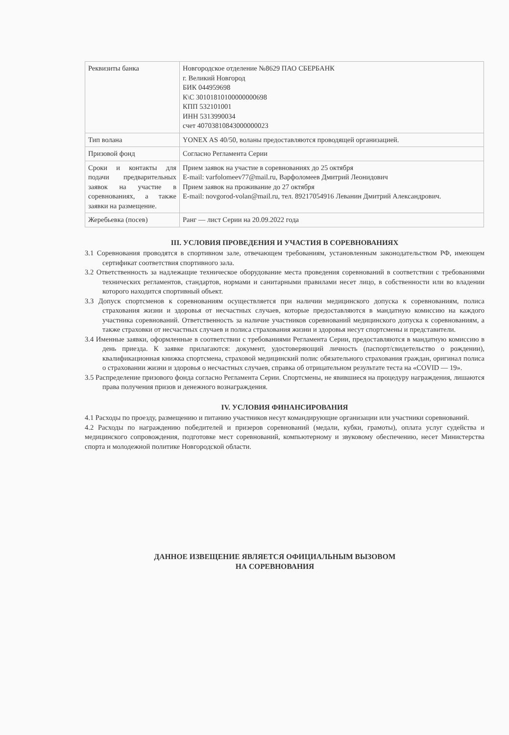| Реквизиты банка | Новгородское отделение №8629 ПАО СБЕРБАНК г. Великий Новгород БИК 044959698 К\С 30101810100000000698 КПП 532101001 ИНН 5313990034 счет 40703810843000000023 |
| Тип волана | YONEX AS 40/50, воланы предоставляются проводящей организацией. |
| Призовой фонд | Согласно Регламента Серии |
| Сроки и контакты для подачи предварительных заявок на участие в соревнованиях, а также заявки на размещение. | Прием заявок на участие в соревнованиях до 25 октября E-mail: varfolomeev77@mail.ru, Варфоломеев Дмитрий Леонидович Прием заявок на проживание до 27 октября E-mail: novgorod-volan@mail.ru, тел. 89217054916 Леванин Дмитрий Александрович. |
| Жеребьевка (посев) | Ранг — лист Серии на 20.09.2022 года |
III. УСЛОВИЯ ПРОВЕДЕНИЯ И УЧАСТИЯ В СОРЕВНОВАНИЯХ
3.1 Соревнования проводятся в спортивном зале, отвечающем требованиям, установленным законодательством РФ, имеющем сертификат соответствия спортивного зала.
3.2 Ответственность за надлежащие техническое оборудование места проведения соревнований в соответствии с требованиями технических регламентов, стандартов, нормами и санитарными правилами несет лицо, в собственности или во владении которого находится спортивный объект.
3.3 Допуск спортсменов к соревнованиям осуществляется при наличии медицинского допуска к соревнованиям, полиса страхования жизни и здоровья от несчастных случаев, которые предоставляются в мандатную комиссию на каждого участника соревнований. Ответственность за наличие участников соревнований медицинского допуска к соревнованиям, а также страховки от несчастных случаев и полиса страхования жизни и здоровья несут спортсмены и представители.
3.4 Именные заявки, оформленные в соответствии с требованиями Регламента Серии, предоставляются в мандатную комиссию в день приезда. К заявке прилагаются: документ, удостоверяющий личность (паспорт/свидетельство о рождении), квалификационная книжка спортсмена, страховой медицинский полис обязательного страхования граждан, оригинал полиса о страховании жизни и здоровья о несчастных случаев, справка об отрицательном результате теста на «COVID — 19».
3.5 Распределение призового фонда согласно Регламента Серии. Спортсмены, не явившиеся на процедуру награждения, лишаются права получения призов и денежного вознаграждения.
IV. УСЛОВИЯ ФИНАНСИРОВАНИЯ
4.1 Расходы по проезду, размещению и питанию участников несут командирующие организации или участники соревнований.
4.2 Расходы по награждению победителей и призеров соревнований (медали, кубки, грамоты), оплата услуг судейства и медицинского сопровождения, подготовке мест соревнований, компьютерному и звуковому обеспечению, несет Министерства спорта и молодежной политике Новгородской области.
ДАННОЕ ИЗВЕЩЕНИЕ ЯВЛЯЕТСЯ ОФИЦИАЛЬНЫМ ВЫЗОВОМ
НА СОРЕВНОВАНИЯ